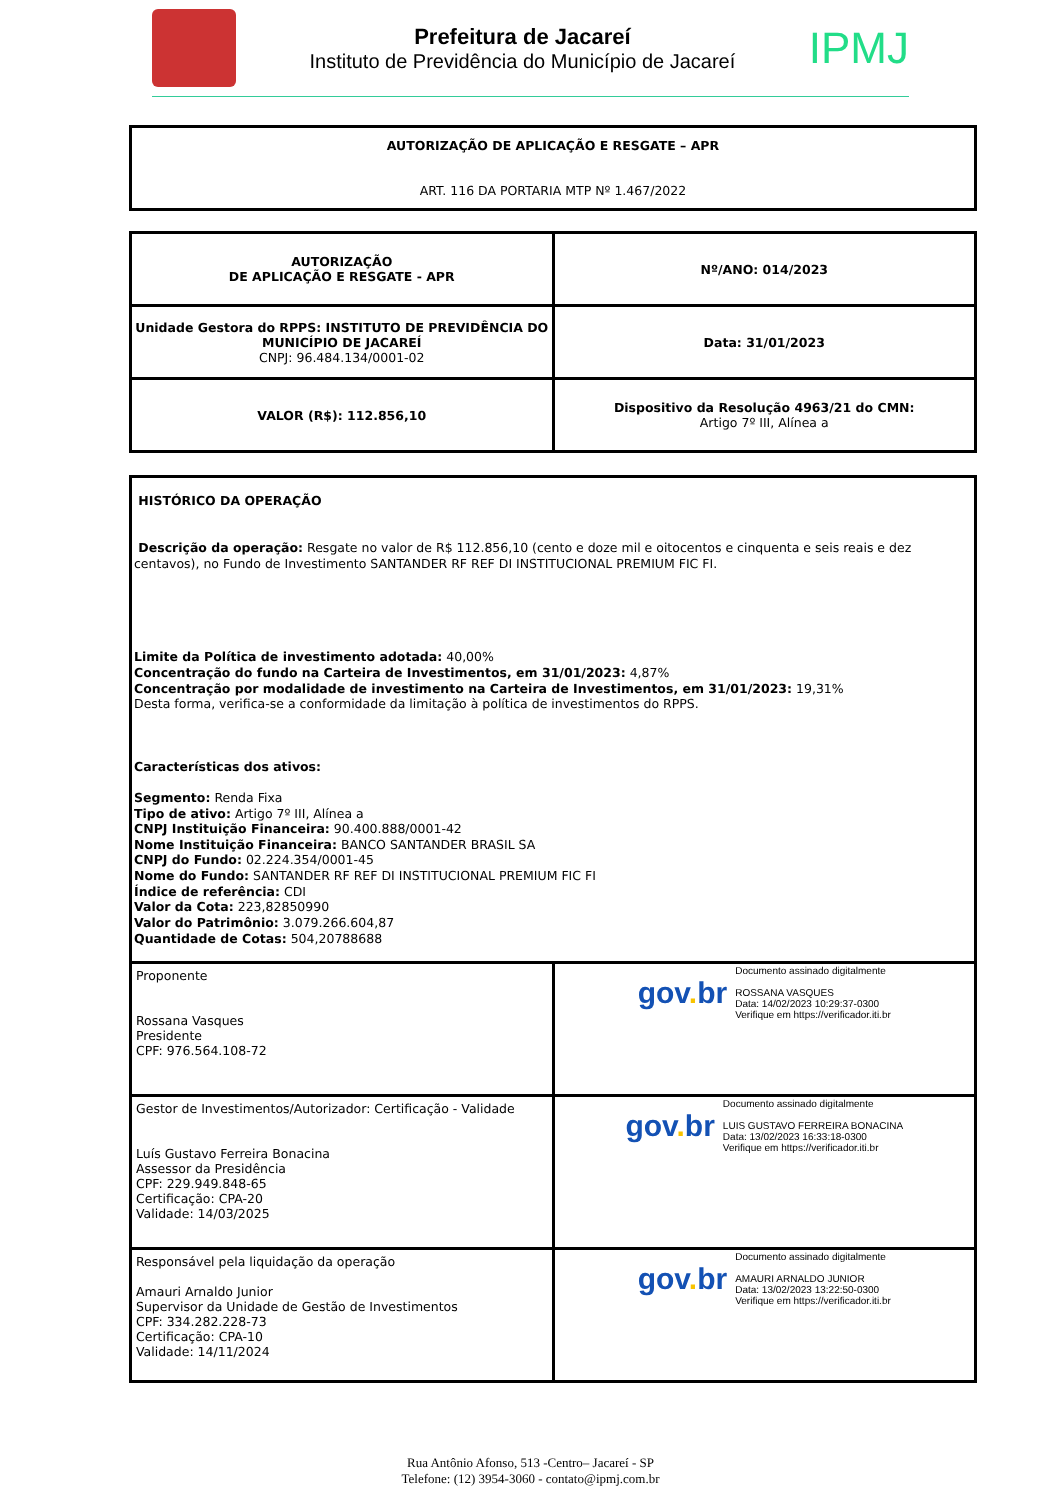Prefeitura de Jacareí
Instituto de Previdência do Município de Jacareí
IPMJ
| AUTORIZAÇÃO DE APLICAÇÃO E RESGATE – APR ART. 116 DA PORTARIA MTP Nº 1.467/2022 |
| AUTORIZAÇÃO DE APLICAÇÃO E RESGATE - APR | Nº/ANO: 014/2023 |
| Unidade Gestora do RPPS: INSTITUTO DE PREVIDÊNCIA DO MUNICÍPIO DE JACAREÍ CNPJ: 96.484.134/0001-02 | Data: 31/01/2023 |
| VALOR (R$): 112.856,10 | Dispositivo da Resolução 4963/21 do CMN: Artigo 7º III, Alínea a |
| HISTÓRICO DA OPERAÇÃO Descrição da operação: Resgate no valor de R$ 112.856,10 (cento e doze mil e oitocentos e cinquenta e seis reais e dez centavos), no Fundo de Investimento SANTANDER RF REF DI INSTITUCIONAL PREMIUM FIC FI. Limite da Política de investimento adotada: 40,00% Concentração do fundo na Carteira de Investimentos, em 31/01/2023: 4,87% Concentração por modalidade de investimento na Carteira de Investimentos, em 31/01/2023: 19,31% Desta forma, verifica-se a conformidade da limitação à política de investimentos do RPPS. Características dos ativos: Segmento: Renda Fixa Tipo de ativo: Artigo 7º III, Alínea a CNPJ Instituição Financeira: 90.400.888/0001-42 Nome Instituição Financeira: BANCO SANTANDER BRASIL SA CNPJ do Fundo: 02.224.354/0001-45 Nome do Fundo: SANTANDER RF REF DI INSTITUCIONAL PREMIUM FIC FI Índice de referência: CDI Valor da Cota: 223,82850990 Valor do Patrimônio: 3.079.266.604,87 Quantidade de Cotas: 504,20788688 | |
| Proponente Rossana Vasques Presidente CPF: 976.564.108-72 | gov . br Documento assinado digitalmente ROSSANA VASQUES Data: 14/02/2023 10:29:37-0300 Verifique em https://verificador.iti.br |
| Gestor de Investimentos/Autorizador: Certificação - Validade Luís Gustavo Ferreira Bonacina Assessor da Presidência CPF: 229.949.848-65 Certificação: CPA-20 Validade: 14/03/2025 | gov . br Documento assinado digitalmente LUIS GUSTAVO FERREIRA BONACINA Data: 13/02/2023 16:33:18-0300 Verifique em https://verificador.iti.br |
| Responsável pela liquidação da operação Amauri Arnaldo Junior Supervisor da Unidade de Gestão de Investimentos CPF: 334.282.228-73 Certificação: CPA-10 Validade: 14/11/2024 | gov . br Documento assinado digitalmente AMAURI ARNALDO JUNIOR Data: 13/02/2023 13:22:50-0300 Verifique em https://verificador.iti.br |
Rua Antônio Afonso, 513 -Centro– Jacareí - SP
Telefone: (12) 3954-3060 - contato@ipmj.com.br